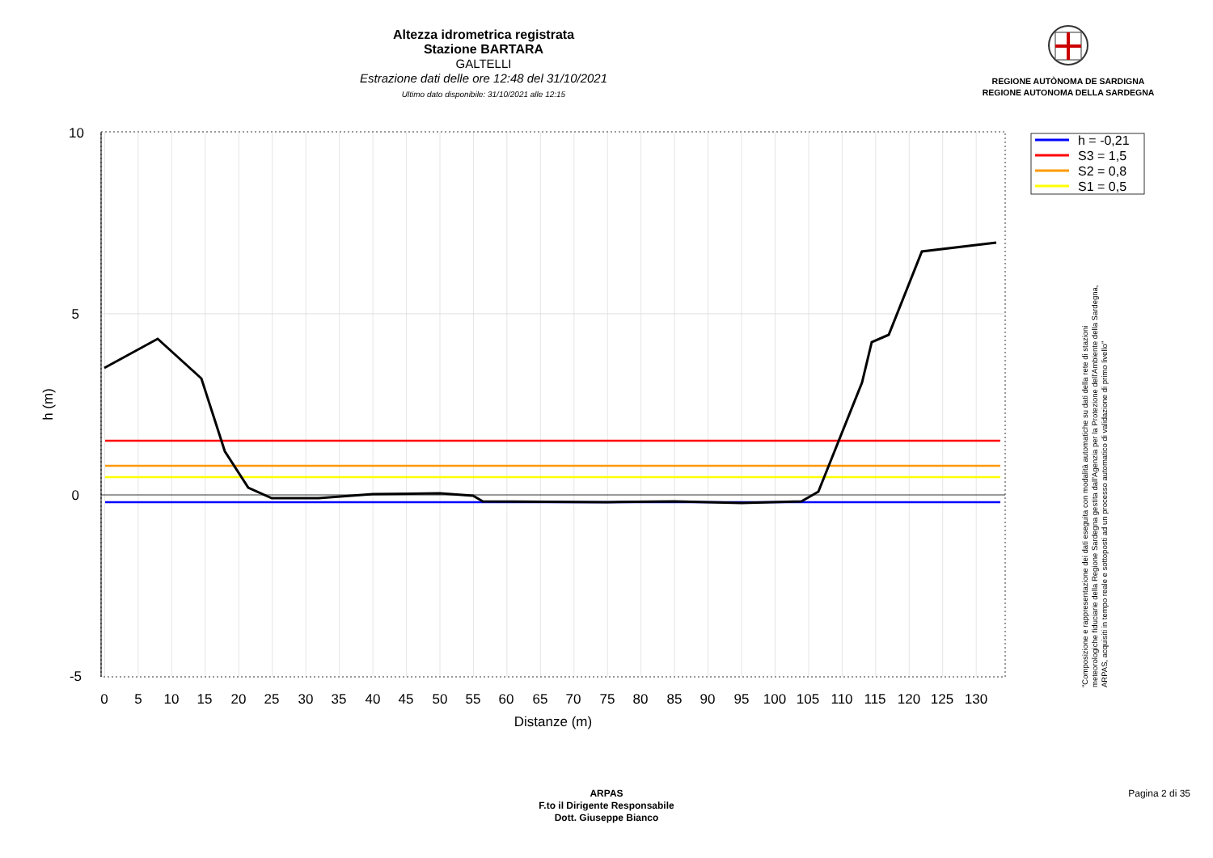Altezza idrometrica registrata
Stazione BARTARA
GALTELLI
Estrazione dati delle ore 12:48 del 31/10/2021
Ultimo dato disponibile: 31/10/2021 alle 12:15
REGIONE AUTÒNOMA DE SARDIGNA
REGIONE AUTONOMA DELLA SARDEGNA
10
5
0
-5
0
5
10
15
20
25
30
35
40
45
50
55
60
65
70
75
80
85
90
95
100
105
110
115
120
125
130
Distanze (m)
h (m)
h = -0,21
S3 = 1,5
S2 = 0,8
S1 = 0,5
"Composizione e rappresentazione dei dati eseguita con modalità automatiche su dati della rete di stazioni
meteorologiche fiduciarie della Regione Sardegna gestita dall'Agenzia per la Protezione dell'Ambiente della Sardegna,
ARPAS, acquisiti in tempo reale e sottoposti ad un processo automatico di validazione di primo livello"
ARPAS
F.to il Dirigente Responsabile
Dott. Giuseppe Bianco
Pagina 2 di 35